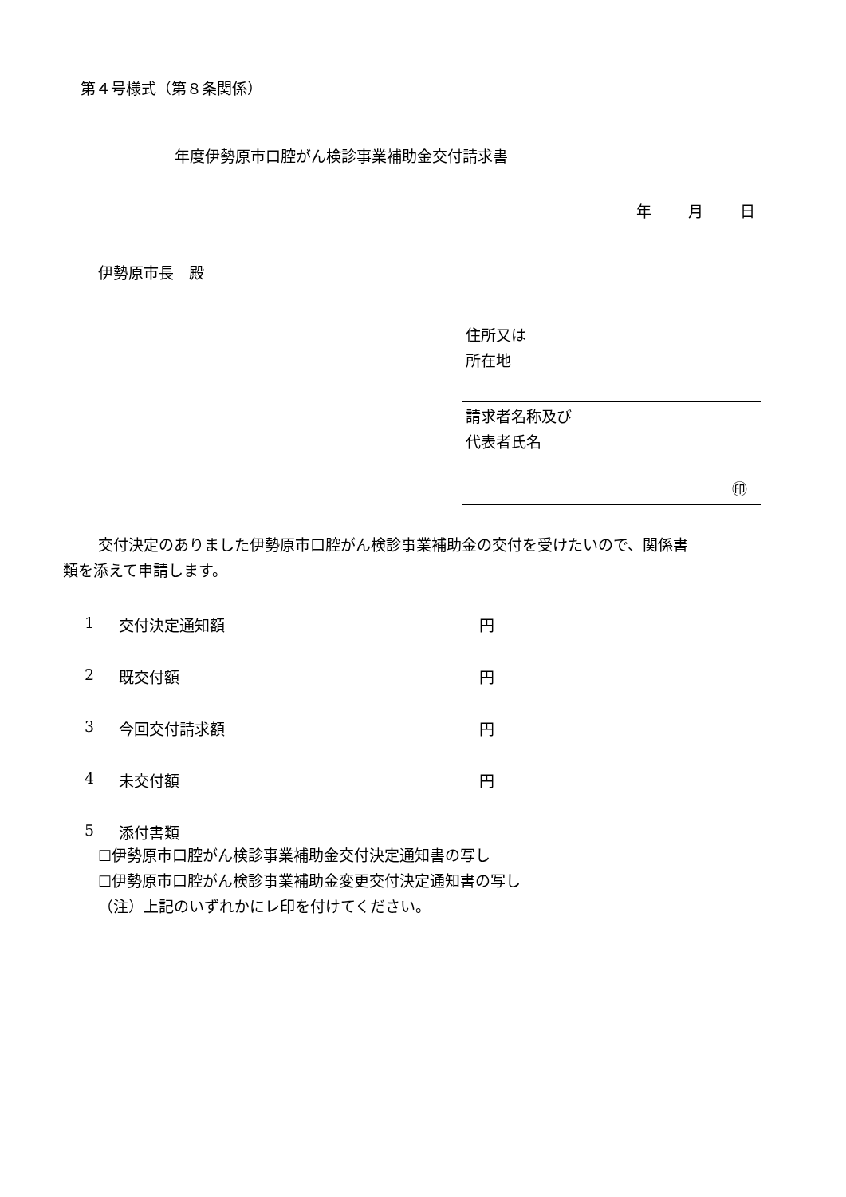第４号様式（第８条関係）
年度伊勢原市口腔がん検診事業補助金交付請求書
年 月 日
伊勢原市長　殿
住所又は
所在地
請求者名称及び
代表者氏名
㊞
交付決定のありました伊勢原市口腔がん検診事業補助金の交付を受けたいので、関係書
類を添えて申請します。
1 交付決定通知額 円
2 既交付額 円
3 今回交付請求額 円
4 未交付額 円
5 添付書類
☐伊勢原市口腔がん検診事業補助金交付決定通知書の写し
☐伊勢原市口腔がん検診事業補助金変更交付決定通知書の写し
（注）上記のいずれかにレ印を付けてください。